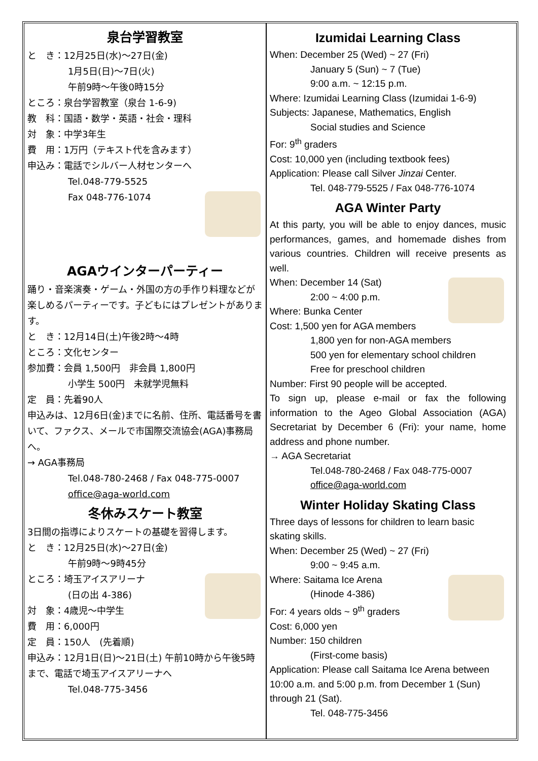泉台学習教室
と　き：12月25日(水)～27日(金)
1月5日(日)～7日(火)
午前9時～午後0時15分
ところ：泉台学習教室（泉台 1-6-9)
教　科：国語・数学・英語・社会・理科
対　象：中学3年生
費　用：1万円（テキスト代を含みます）
申込み：電話でシルバー人材センターへ
Tel.048-779-5525
Fax 048-776-1074
AGAウインターパーティー
踊り・音楽演奏・ゲーム・外国の方の手作り料理などが楽しめるパーティーです。子どもにはプレゼントがあります。
と　き：12月14日(土)午後2時～4時
ところ：文化センター
参加費：会員 1,500円　非会員 1,800円
小学生 500円　未就学児無料
定　員：先着90人
申込みは、12月6日(金)までに名前、住所、電話番号を書いて、ファクス、メールで市国際交流協会(AGA)事務局へ。
→ AGA事務局
Tel.048-780-2468 / Fax 048-775-0007
office@aga-world.com
冬休みスケート教室
3日間の指導によりスケートの基礎を習得します。
と　き：12月25日(水)～27日(金)
午前9時～9時45分
ところ：埼玉アイスアリーナ
(日の出 4-386)
対　象：4歳児～中学生
費　用：6,000円
定　員：150人　(先着順)
申込み：12月1日(日)～21日(土) 午前10時から午後5時まで、電話で埼玉アイスアリーナへ
Tel.048-775-3456
Izumidai Learning Class
When: December 25 (Wed) ~ 27 (Fri)
January 5 (Sun) ~ 7 (Tue)
9:00 a.m. ~ 12:15 p.m.
Where: Izumidai Learning Class (Izumidai 1-6-9)
Subjects: Japanese, Mathematics, English
Social studies and Science
For: 9<sup>th</sup> graders
Cost: 10,000 yen (including textbook fees)
Application: Please call Silver Jinzai Center.
Tel. 048-779-5525 / Fax 048-776-1074
AGA Winter Party
At this party, you will be able to enjoy dances, music performances, games, and homemade dishes from various countries. Children will receive presents as well.
When: December 14 (Sat)
2:00 ~ 4:00 p.m.
Where: Bunka Center
Cost: 1,500 yen for AGA members
1,800 yen for non-AGA members
500 yen for elementary school children
Free for preschool children
Number: First 90 people will be accepted.
To sign up, please e-mail or fax the following information to the Ageo Global Association (AGA) Secretariat by December 6 (Fri): your name, home address and phone number.
→ AGA Secretariat
Tel.048-780-2468 / Fax 048-775-0007
office@aga-world.com
Winter Holiday Skating Class
Three days of lessons for children to learn basic skating skills.
When: December 25 (Wed) ~ 27 (Fri)
9:00 ~ 9:45 a.m.
Where: Saitama Ice Arena
(Hinode 4-386)
For: 4 years olds ~ 9<sup>th</sup> graders
Cost: 6,000 yen
Number: 150 children
(First-come basis)
Application: Please call Saitama Ice Arena between 10:00 a.m. and 5:00 p.m. from December 1 (Sun) through 21 (Sat).
Tel. 048-775-3456